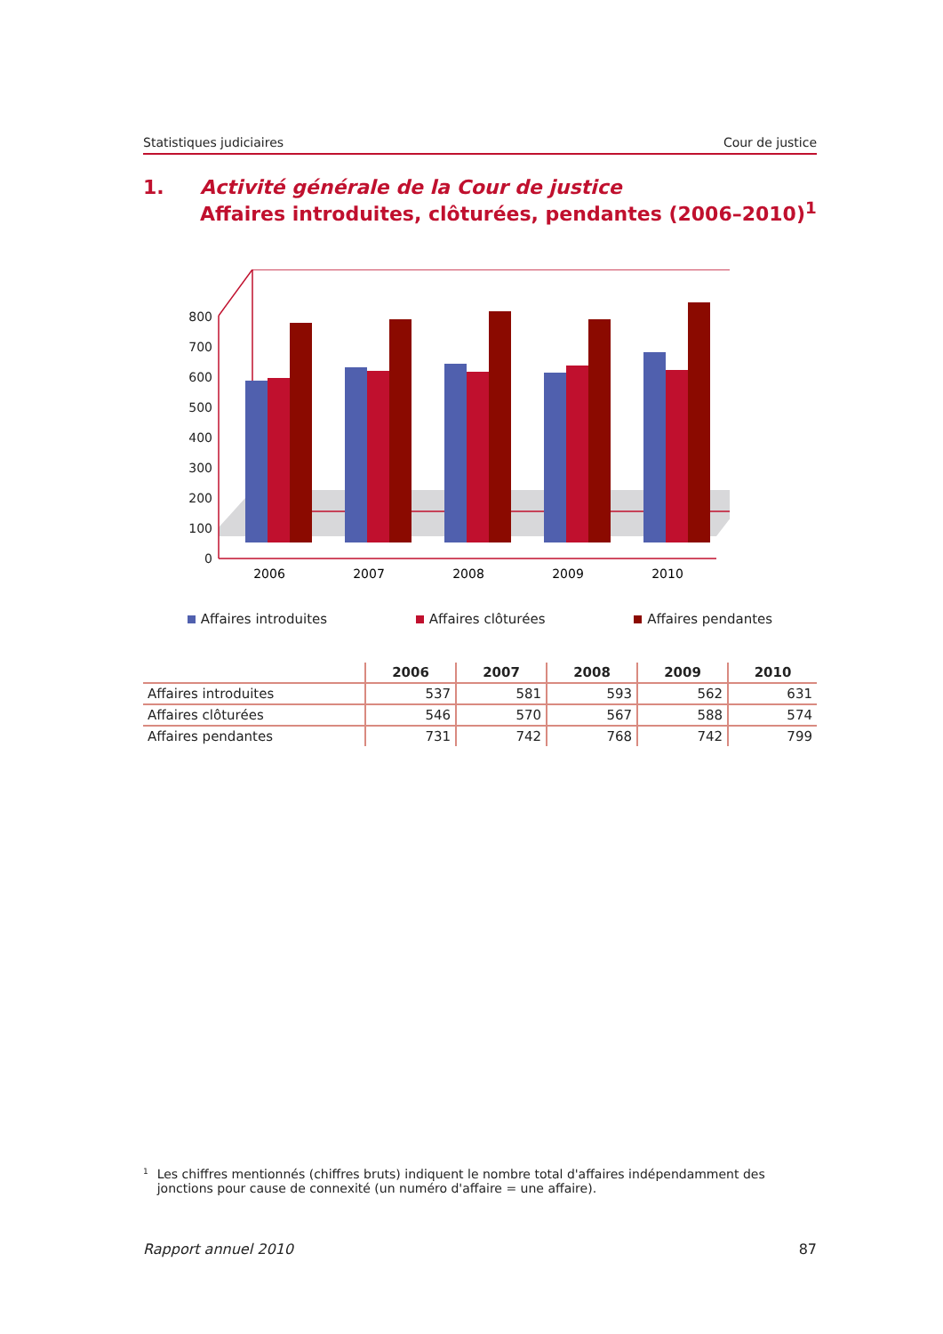Statistiques judiciaires Cour de justice
1. Activité générale de la Cour de justice
Affaires introduites, clôturées, pendantes (2006–2010)<sup>1</sup>
0
100
200
300
400
500
600
700
800
2006
2007
2008
2009
2010
Affaires introduites Affaires clôturées Affaires pendantes
| | 2006 | 2007 | 2008 | 2009 | 2010 |
| --- | --- | --- | --- | --- | --- |
| Affaires introduites | 537 | 581 | 593 | 562 | 631 |
| Affaires clôturées | 546 | 570 | 567 | 588 | 574 |
| Affaires pendantes | 731 | 742 | 768 | 742 | 799 |
<sup>1</sup> Les chiffres mentionnés (chiffres bruts) indiquent le nombre total d'affaires indépendamment des jonctions pour cause de connexité (un numéro d'affaire = une affaire).
Rapport annuel 2010 87